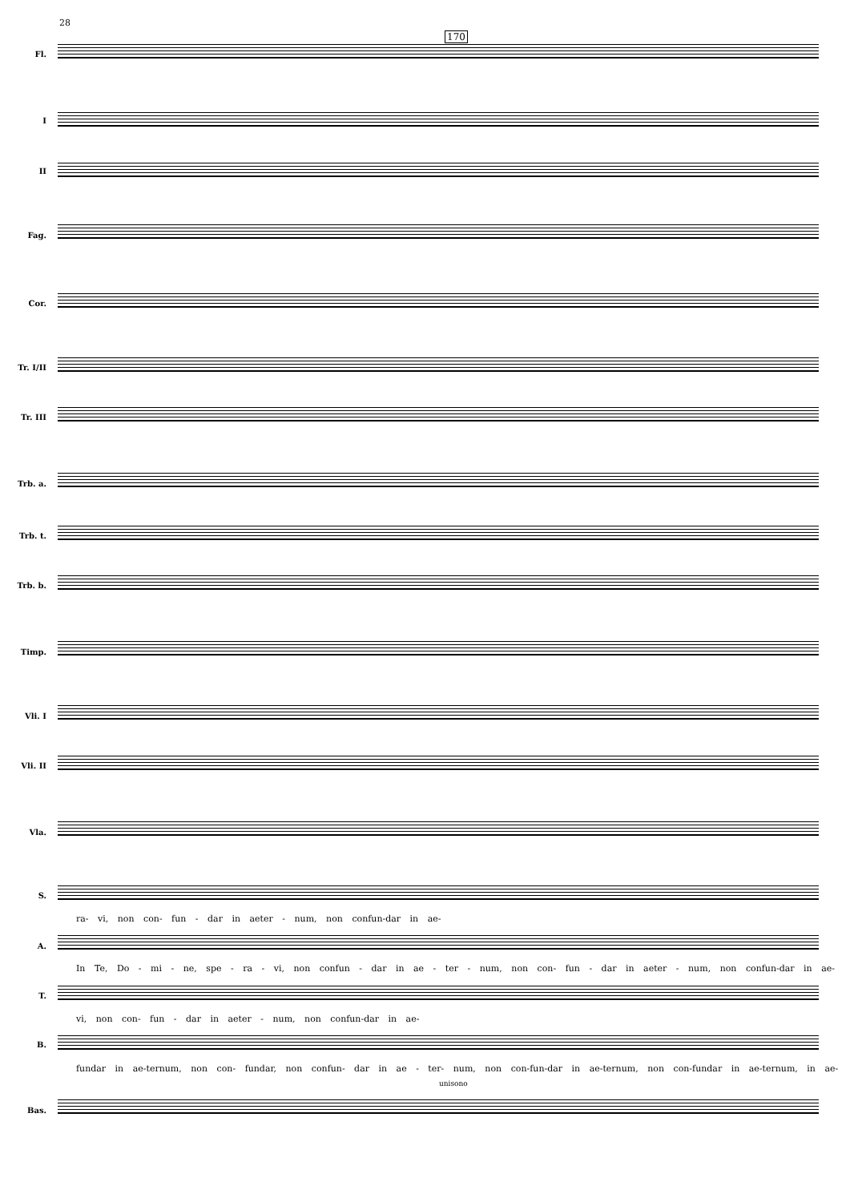28
170
Fl.
I
II
Fag.
Cor.
Tr. I/II
Tr. III
Trb. a.
Trb. t.
Trb. b.
Timp.
Vli. I
Vli. II
Vla.
S.
ra- vi, non con- fun - dar in aeter - num, non confun-dar in ae-
A.
In Te, Do - mi - ne, spe - ra - vi, non confun - dar in ae - ter - num, non con- fun - dar in aeter - num, non confun-dar in ae-
T.
vi, non con- fun - dar in aeter - num, non confun-dar in ae-
B.
fundar in ae-ternum, non con- fundar, non confun- dar in ae - ter- num, non con-fun-dar in ae-ternum, non con-fundar in ae-ternum, in ae-
unisono
Bas.